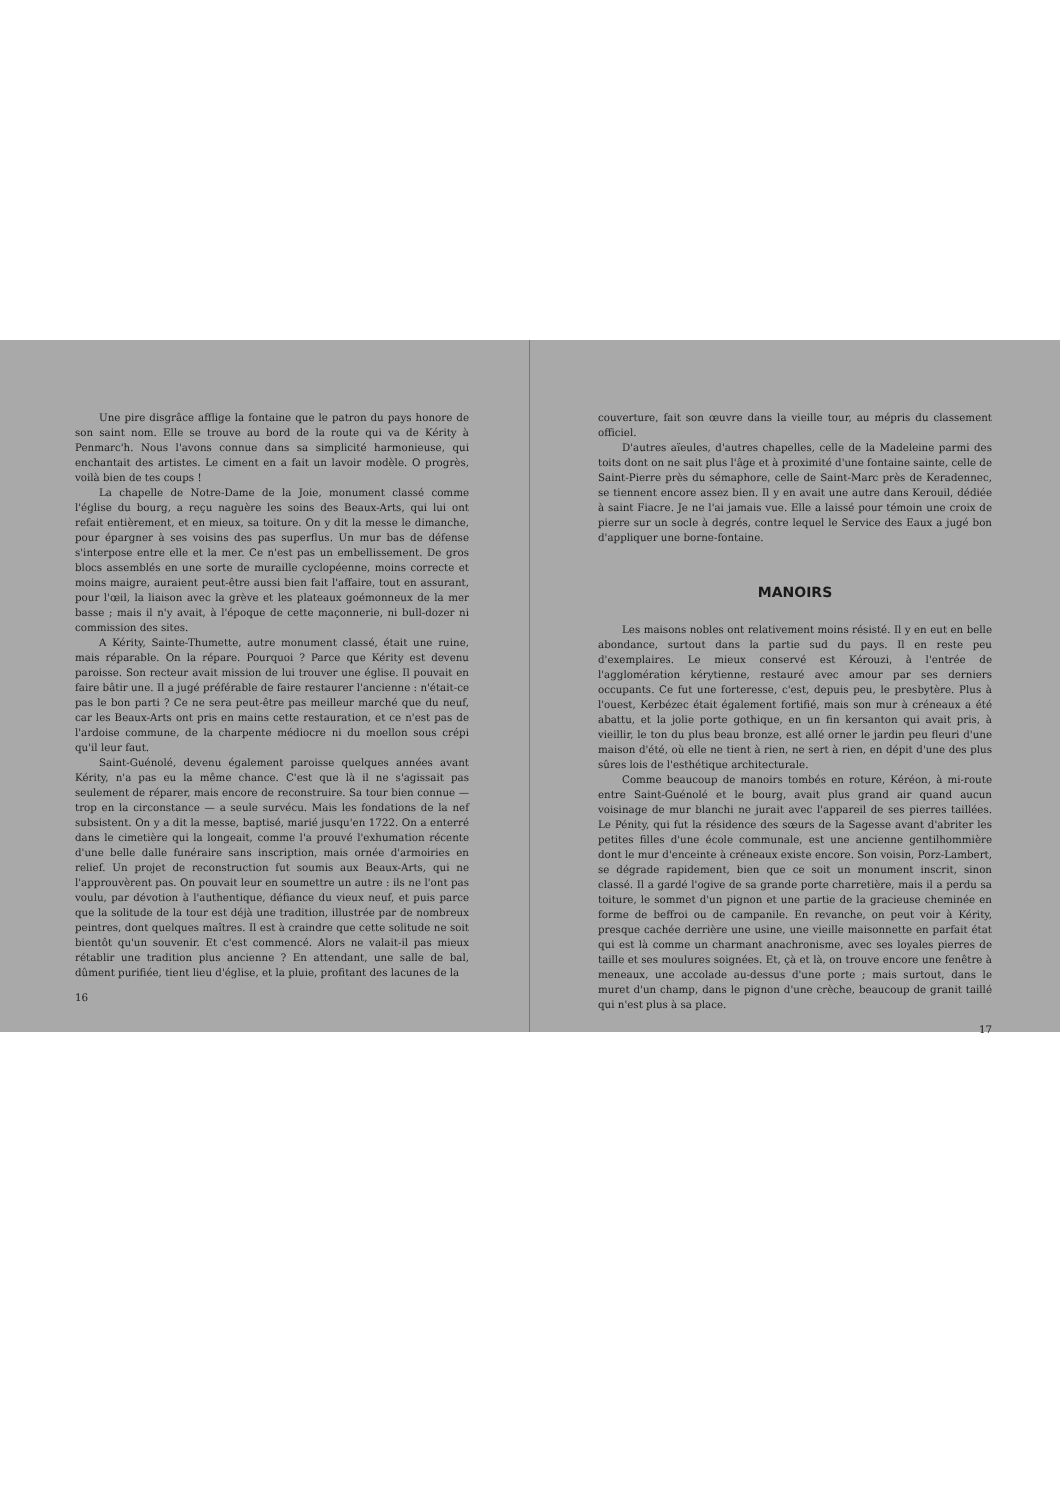Une pire disgrâce afflige la fontaine que le patron du pays honore de son saint nom. Elle se trouve au bord de la route qui va de Kérity à Penmarc'h. Nous l'avons connue dans sa simplicité harmonieuse, qui enchantait des artistes. Le ciment en a fait un lavoir modèle. O progrès, voilà bien de tes coups !
La chapelle de Notre-Dame de la Joie, monument classé comme l'église du bourg, a reçu naguère les soins des Beaux-Arts, qui lui ont refait entièrement, et en mieux, sa toiture. On y dit la messe le dimanche, pour épargner à ses voisins des pas superflus. Un mur bas de défense s'interpose entre elle et la mer. Ce n'est pas un embellissement. De gros blocs assemblés en une sorte de muraille cyclopéenne, moins correcte et moins maigre, auraient peut-être aussi bien fait l'affaire, tout en assurant, pour l'œil, la liaison avec la grève et les plateaux goémonneux de la mer basse ; mais il n'y avait, à l'époque de cette maçonnerie, ni bull-dozer ni commission des sites.
A Kérity, Sainte-Thumette, autre monument classé, était une ruine, mais réparable. On la répare. Pourquoi ? Parce que Kérity est devenu paroisse. Son recteur avait mission de lui trouver une église. Il pouvait en faire bâtir une. Il a jugé préférable de faire restaurer l'ancienne : n'était-ce pas le bon parti ? Ce ne sera peut-être pas meilleur marché que du neuf, car les Beaux-Arts ont pris en mains cette restauration, et ce n'est pas de l'ardoise commune, de la charpente médiocre ni du moellon sous crépi qu'il leur faut.
Saint-Guénolé, devenu également paroisse quelques années avant Kérity, n'a pas eu la même chance. C'est que là il ne s'agissait pas seulement de réparer, mais encore de reconstruire. Sa tour bien connue — trop en la circonstance — a seule survécu. Mais les fondations de la nef subsistent. On y a dit la messe, baptisé, marié jusqu'en 1722. On a enterré dans le cimetière qui la longeait, comme l'a prouvé l'exhumation récente d'une belle dalle funéraire sans inscription, mais ornée d'armoiries en relief. Un projet de reconstruction fut soumis aux Beaux-Arts, qui ne l'approuvèrent pas. On pouvait leur en soumettre un autre : ils ne l'ont pas voulu, par dévotion à l'authentique, défiance du vieux neuf, et puis parce que la solitude de la tour est déjà une tradition, illustrée par de nombreux peintres, dont quelques maîtres. Il est à craindre que cette solitude ne soit bientôt qu'un souvenir. Et c'est commencé. Alors ne valait-il pas mieux rétablir une tradition plus ancienne ? En attendant, une salle de bal, dûment purifiée, tient lieu d'église, et la pluie, profitant des lacunes de la
16
couverture, fait son œuvre dans la vieille tour, au mépris du classement officiel.
D'autres aïeules, d'autres chapelles, celle de la Madeleine parmi des toits dont on ne sait plus l'âge et à proximité d'une fontaine sainte, celle de Saint-Pierre près du sémaphore, celle de Saint-Marc près de Keradennec, se tiennent encore assez bien. Il y en avait une autre dans Kerouil, dédiée à saint Fiacre. Je ne l'ai jamais vue. Elle a laissé pour témoin une croix de pierre sur un socle à degrés, contre lequel le Service des Eaux a jugé bon d'appliquer une borne-fontaine.
MANOIRS
Les maisons nobles ont relativement moins résisté. Il y en eut en belle abondance, surtout dans la partie sud du pays. Il en reste peu d'exemplaires. Le mieux conservé est Kérouzi, à l'entrée de l'agglomération kérytienne, restauré avec amour par ses derniers occupants. Ce fut une forteresse, c'est, depuis peu, le presbytère. Plus à l'ouest, Kerbézec était également fortifié, mais son mur à créneaux a été abattu, et la jolie porte gothique, en un fin kersanton qui avait pris, à vieillir, le ton du plus beau bronze, est allé orner le jardin peu fleuri d'une maison d'été, où elle ne tient à rien, ne sert à rien, en dépit d'une des plus sûres lois de l'esthétique architecturale.
Comme beaucoup de manoirs tombés en roture, Kéréon, à mi-route entre Saint-Guénolé et le bourg, avait plus grand air quand aucun voisinage de mur blanchi ne jurait avec l'appareil de ses pierres taillées. Le Pénity, qui fut la résidence des sœurs de la Sagesse avant d'abriter les petites filles d'une école communale, est une ancienne gentilhommière dont le mur d'enceinte à créneaux existe encore. Son voisin, Porz-Lambert, se dégrade rapidement, bien que ce soit un monument inscrit, sinon classé. Il a gardé l'ogive de sa grande porte charretière, mais il a perdu sa toiture, le sommet d'un pignon et une partie de la gracieuse cheminée en forme de beffroi ou de campanile. En revanche, on peut voir à Kérity, presque cachée derrière une usine, une vieille maisonnette en parfait état qui est là comme un charmant anachronisme, avec ses loyales pierres de taille et ses moulures soignées. Et, çà et là, on trouve encore une fenêtre à meneaux, une accolade au-dessus d'une porte ; mais surtout, dans le muret d'un champ, dans le pignon d'une crèche, beaucoup de granit taillé qui n'est plus à sa place.
17